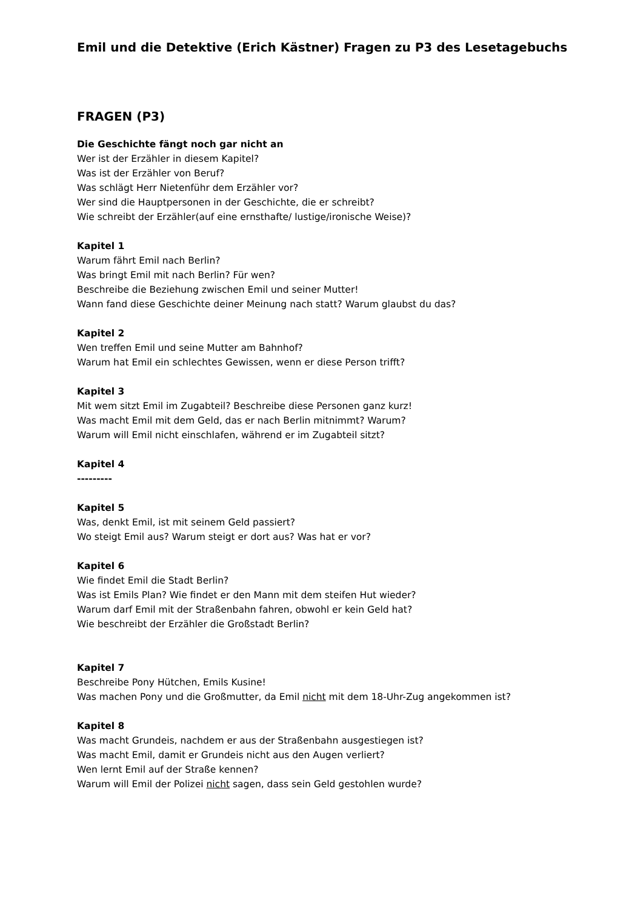Emil und die Detektive (Erich Kästner) Fragen zu P3 des Lesetagebuchs
FRAGEN (P3)
Die Geschichte fängt noch gar nicht an
Wer ist der Erzähler in diesem Kapitel?
Was ist der Erzähler von Beruf?
Was schlägt Herr Nietenführ dem Erzähler vor?
Wer sind die Hauptpersonen in der Geschichte, die er schreibt?
Wie schreibt der Erzähler(auf eine ernsthafte/ lustige/ironische Weise)?
Kapitel 1
Warum fährt Emil nach Berlin?
Was bringt Emil mit nach Berlin? Für wen?
Beschreibe die Beziehung zwischen Emil und seiner Mutter!
Wann fand diese Geschichte deiner Meinung nach statt? Warum glaubst du das?
Kapitel 2
Wen treffen Emil und seine Mutter am Bahnhof?
Warum hat Emil ein schlechtes Gewissen, wenn er diese Person trifft?
Kapitel 3
Mit wem sitzt Emil im Zugabteil? Beschreibe diese Personen ganz kurz!
Was macht Emil mit dem Geld, das er nach Berlin mitnimmt? Warum?
Warum will Emil nicht einschlafen, während er im Zugabteil sitzt?
Kapitel 4
---------
Kapitel 5
Was, denkt Emil, ist mit seinem Geld passiert?
Wo steigt Emil aus? Warum steigt er dort aus? Was hat er vor?
Kapitel 6
Wie findet Emil die Stadt Berlin?
Was ist Emils Plan? Wie findet er den Mann mit dem steifen Hut wieder?
Warum darf Emil mit der Straßenbahn fahren, obwohl er kein Geld hat?
Wie beschreibt der Erzähler die Großstadt Berlin?
Kapitel 7
Beschreibe Pony Hütchen, Emils Kusine!
Was machen Pony und die Großmutter, da Emil nicht mit dem 18-Uhr-Zug angekommen ist?
Kapitel 8
Was macht Grundeis, nachdem er aus der Straßenbahn ausgestiegen ist?
Was macht Emil, damit er Grundeis nicht aus den Augen verliert?
Wen lernt Emil auf der Straße kennen?
Warum will Emil der Polizei nicht sagen, dass sein Geld gestohlen wurde?